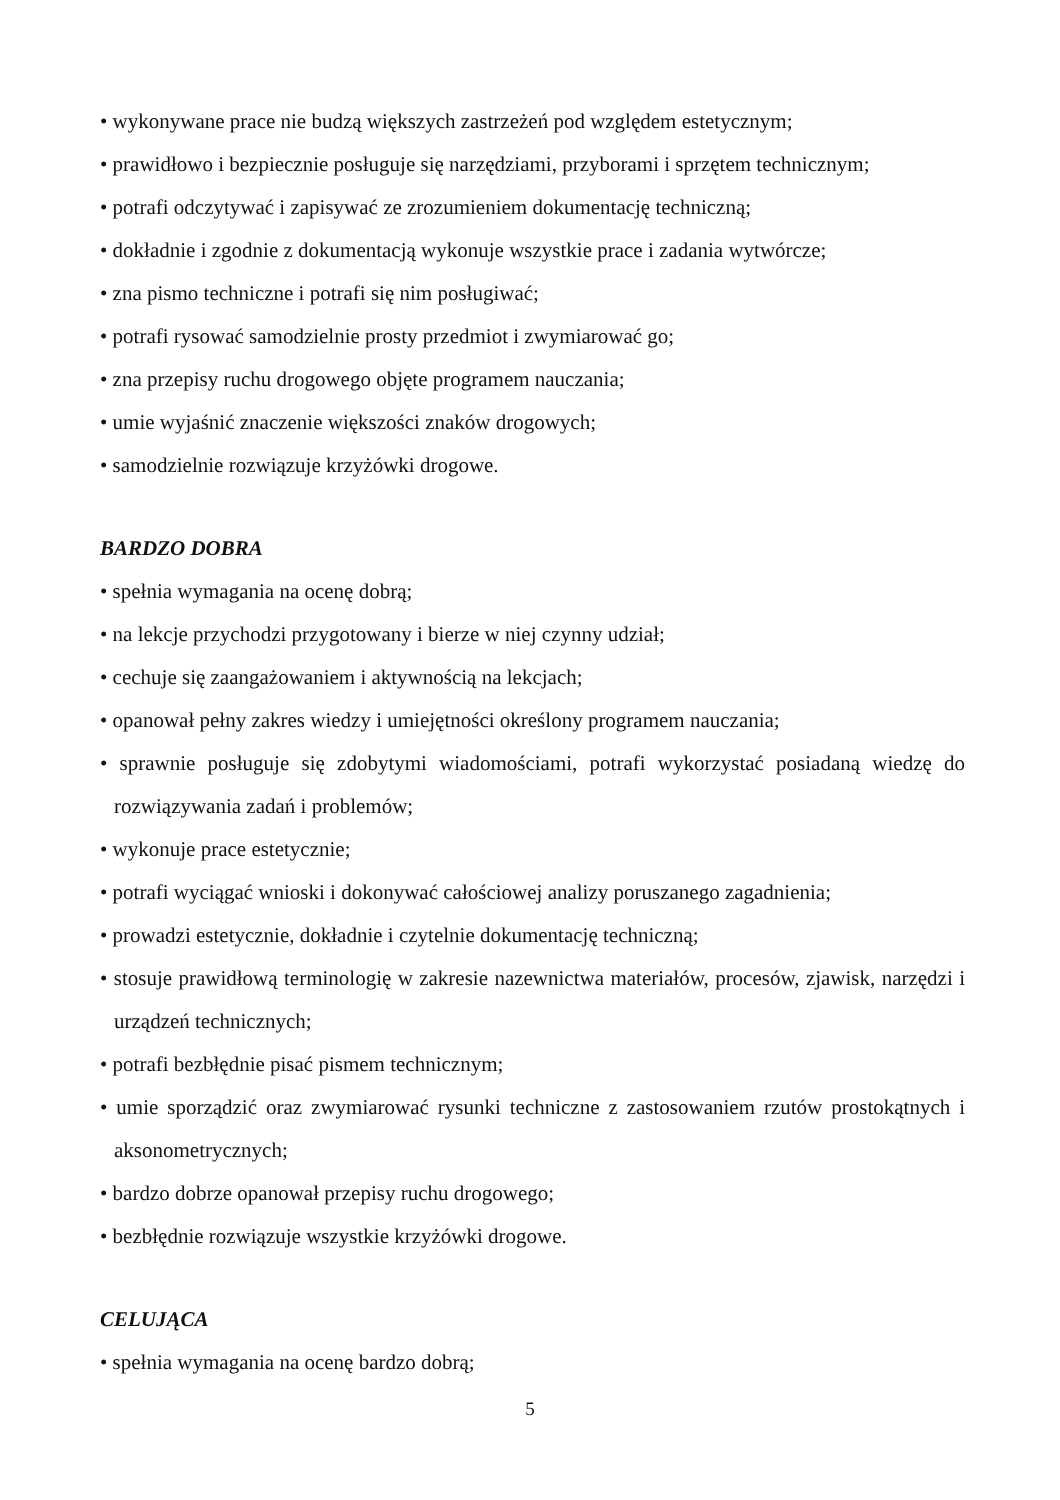• wykonywane prace nie budzą większych zastrzeżeń pod względem estetycznym;
• prawidłowo i bezpiecznie posługuje się narzędziami, przyborami i sprzętem technicznym;
• potrafi odczytywać i zapisywać ze zrozumieniem dokumentację techniczną;
• dokładnie i zgodnie z dokumentacją wykonuje wszystkie prace i zadania wytwórcze;
• zna pismo techniczne i potrafi się nim posługiwać;
• potrafi rysować samodzielnie prosty przedmiot i zwymiarować go;
• zna przepisy ruchu drogowego objęte programem nauczania;
• umie wyjaśnić znaczenie większości znaków drogowych;
• samodzielnie rozwiązuje krzyżówki drogowe.
BARDZO DOBRA
• spełnia wymagania na ocenę dobrą;
• na lekcje przychodzi przygotowany i bierze w niej czynny udział;
• cechuje się zaangażowaniem i aktywnością na lekcjach;
• opanował pełny zakres wiedzy i umiejętności określony programem nauczania;
• sprawnie posługuje się zdobytymi wiadomościami, potrafi wykorzystać posiadaną wiedzę do rozwiązywania zadań i problemów;
• wykonuje prace estetycznie;
• potrafi wyciągać wnioski i dokonywać całościowej analizy poruszanego zagadnienia;
• prowadzi estetycznie, dokładnie i czytelnie dokumentację techniczną;
• stosuje prawidłową terminologię w zakresie nazewnictwa materiałów, procesów, zjawisk, narzędzi i urządzeń technicznych;
• potrafi bezbłędnie pisać pismem technicznym;
• umie sporządzić oraz zwymiarować rysunki techniczne z zastosowaniem rzutów prostokątnych i aksonometrycznych;
• bardzo dobrze opanował przepisy ruchu drogowego;
• bezbłędnie rozwiązuje wszystkie krzyżówki drogowe.
CELUJĄCA
• spełnia wymagania na ocenę bardzo dobrą;
5